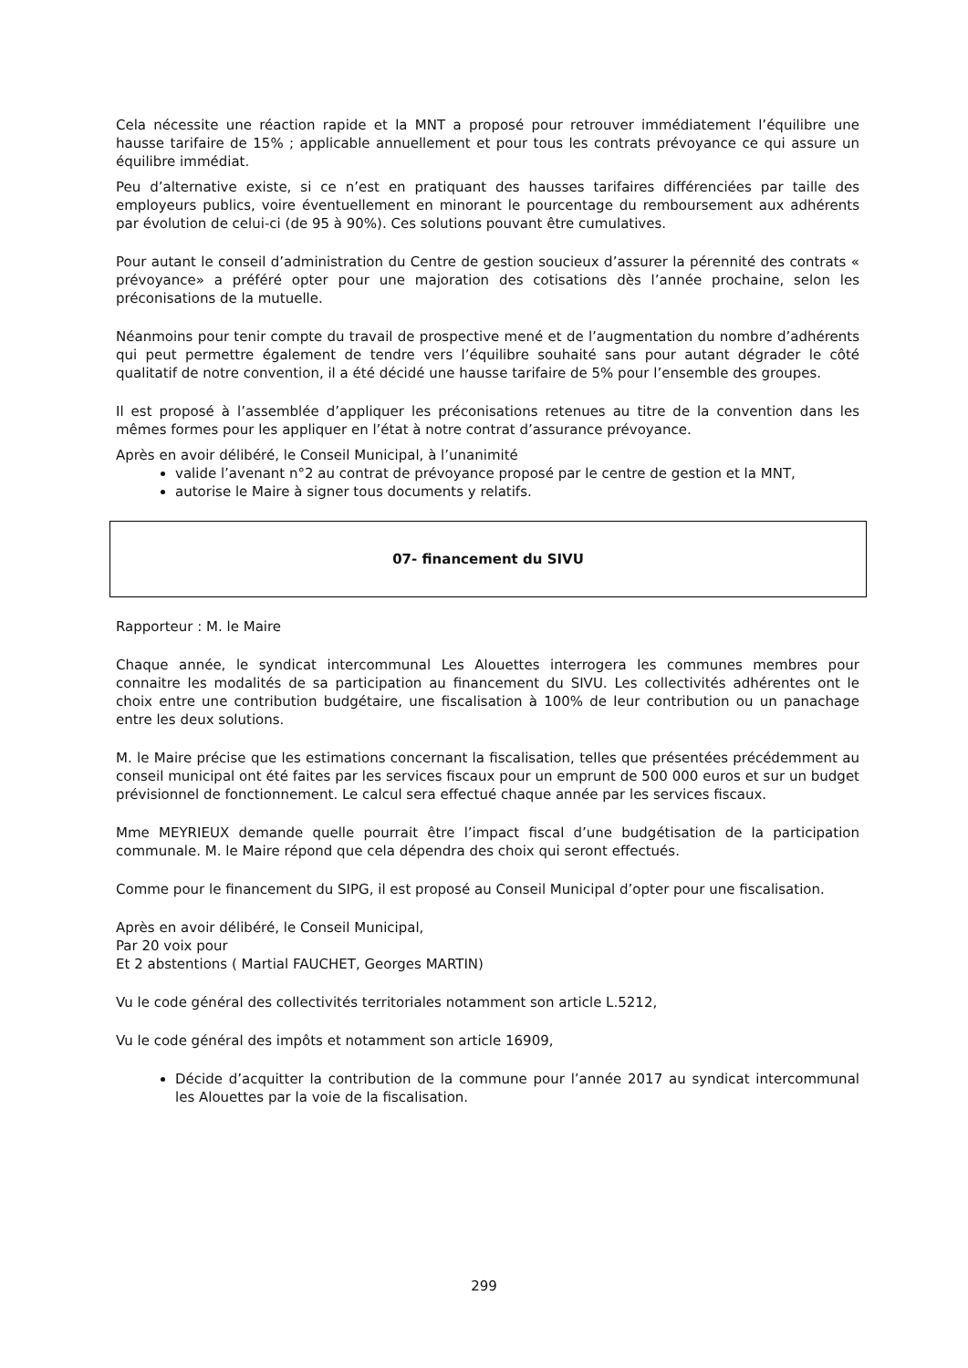Cela nécessite une réaction rapide et la MNT a proposé pour retrouver immédiatement l’équilibre une hausse tarifaire de 15% ; applicable annuellement et pour tous les contrats prévoyance ce qui assure un équilibre immédiat.
Peu d’alternative existe, si ce n’est en pratiquant des hausses tarifaires différenciées par taille des employeurs publics, voire éventuellement en minorant le pourcentage du remboursement aux adhérents par évolution de celui-ci (de 95 à 90%). Ces solutions pouvant être cumulatives.
Pour autant le conseil d’administration du Centre de gestion soucieux d’assurer la pérennité des contrats « prévoyance» a préféré opter pour une majoration des cotisations dès l’année prochaine, selon les préconisations de la mutuelle.
Néanmoins pour tenir compte du travail de prospective mené et de l’augmentation du nombre d’adhérents qui peut permettre également de tendre vers l’équilibre souhaité sans pour autant dégrader le côté qualitatif de notre convention, il a été décidé une hausse tarifaire de 5% pour l’ensemble des groupes.
Il est proposé à l’assemblée d’appliquer les préconisations retenues au titre de la convention dans les mêmes formes pour les appliquer en l’état à notre contrat d’assurance prévoyance.
Après en avoir délibéré, le Conseil Municipal, à l’unanimité
valide l’avenant n°2 au contrat de prévoyance proposé par le centre de gestion et la MNT,
autorise le Maire à signer tous documents y relatifs.
07- financement du SIVU
Rapporteur : M. le Maire
Chaque année, le syndicat intercommunal Les Alouettes interrogera les communes membres pour connaitre les modalités de sa participation au financement du SIVU. Les collectivités adhérentes ont le choix entre une contribution budgétaire, une fiscalisation à 100% de leur contribution ou un panachage entre les deux solutions.
M. le Maire précise que les estimations concernant la fiscalisation, telles que présentées précédemment au conseil municipal ont été faites par les services fiscaux pour un emprunt de 500 000 euros et sur un budget prévisionnel de fonctionnement. Le calcul sera effectué chaque année par les services fiscaux.
Mme MEYRIEUX demande quelle pourrait être l’impact fiscal d’une budgétisation de la participation communale. M. le Maire répond que cela dépendra des choix qui seront effectués.
Comme pour le financement du SIPG, il est proposé au Conseil Municipal d’opter pour une fiscalisation.
Après en avoir délibéré, le Conseil Municipal,
Par 20 voix pour
Et 2 abstentions ( Martial FAUCHET, Georges MARTIN)
Vu le code général des collectivités territoriales notamment son article L.5212,
Vu le code général des impôts et notamment son article 16909,
Décide d’acquitter la contribution de la commune pour l’année 2017 au syndicat intercommunal les Alouettes par la voie de la fiscalisation.
299